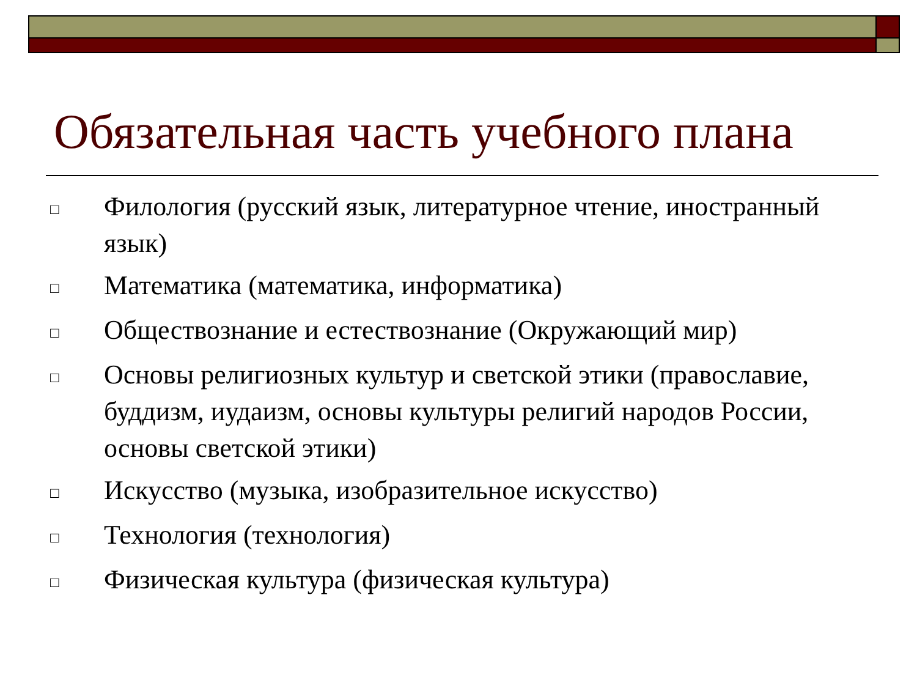Обязательная часть учебного плана
□ Филология (русский язык, литературное чтение, иностранный язык)
□ Математика (математика, информатика)
□ Обществознание и естествознание (Окружающий мир)
□ Основы религиозных культур и светской этики (православие, буддизм, иудаизм, основы культуры религий народов России, основы светской этики)
□ Искусство (музыка, изобразительное искусство)
□ Технология (технология)
□ Физическая культура (физическая культура)